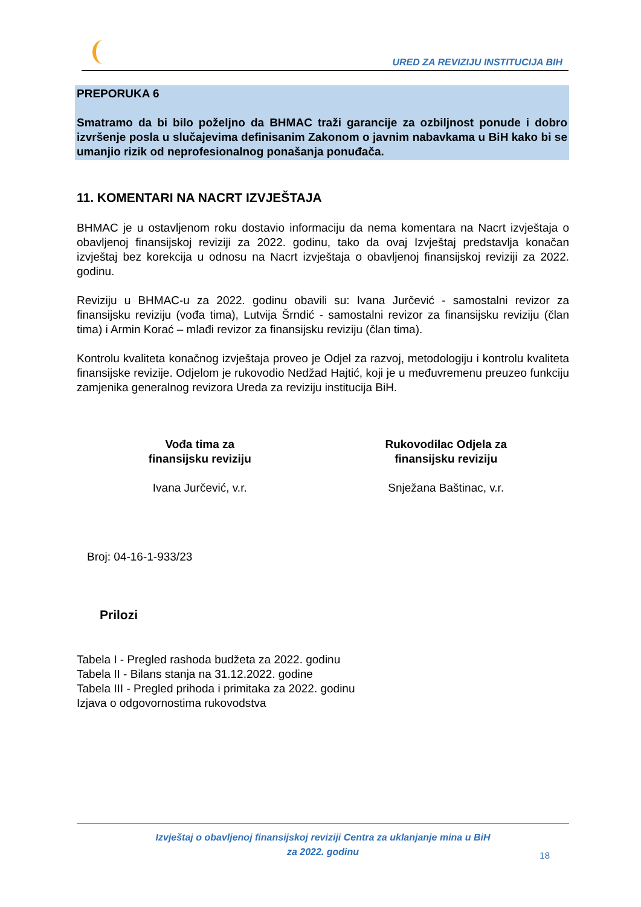URED ZA REVIZIJU INSTITUCIJA BIH
PREPORUKA 6
Smatramo da bi bilo poželjno da BHMAC traži garancije za ozbiljnost ponude i dobro izvršenje posla u slučajevima definisanim Zakonom o javnim nabavkama u BiH kako bi se umanjio rizik od neprofesionalnog ponašanja ponuđača.
11. KOMENTARI NA NACRT IZVJEŠTAJA
BHMAC je u ostavljenom roku dostavio informaciju da nema komentara na Nacrt izvještaja o obavljenoj finansijskoj reviziji za 2022. godinu, tako da ovaj Izvještaj predstavlja konačan izvještaj bez korekcija u odnosu na Nacrt izvještaja o obavljenoj finansijskoj reviziji za 2022. godinu.
Reviziju u BHMAC-u za 2022. godinu obavili su: Ivana Jurčević - samostalni revizor za finansijsku reviziju (vođa tima), Lutvija Šrndić - samostalni revizor za finansijsku reviziju (član tima) i Armin Korać – mlađi revizor za finansijsku reviziju (član tima).
Kontrolu kvaliteta konačnog izvještaja proveo je Odjel za razvoj, metodologiju i kontrolu kvaliteta finansijske revizije. Odjelom je rukovodio Nedžad Hajtić, koji je u međuvremenu preuzeo funkciju zamjenika generalnog revizora Ureda za reviziju institucija BiH.
Vođa tima za
finansijsku reviziju
Ivana Jurčević, v.r.
Rukovodilac Odjela za
finansijsku reviziju
Snježana Baštinac, v.r.
Broj: 04-16-1-933/23
Prilozi
Tabela I - Pregled rashoda budžeta za 2022. godinu
Tabela II - Bilans stanja na 31.12.2022. godine
Tabela III - Pregled prihoda i primitaka za 2022. godinu
Izjava o odgovornostima rukovodstva
Izvještaj o obavljenoj finansijskoj reviziji Centra za uklanjanje mina u BiH
za 2022. godinu
18